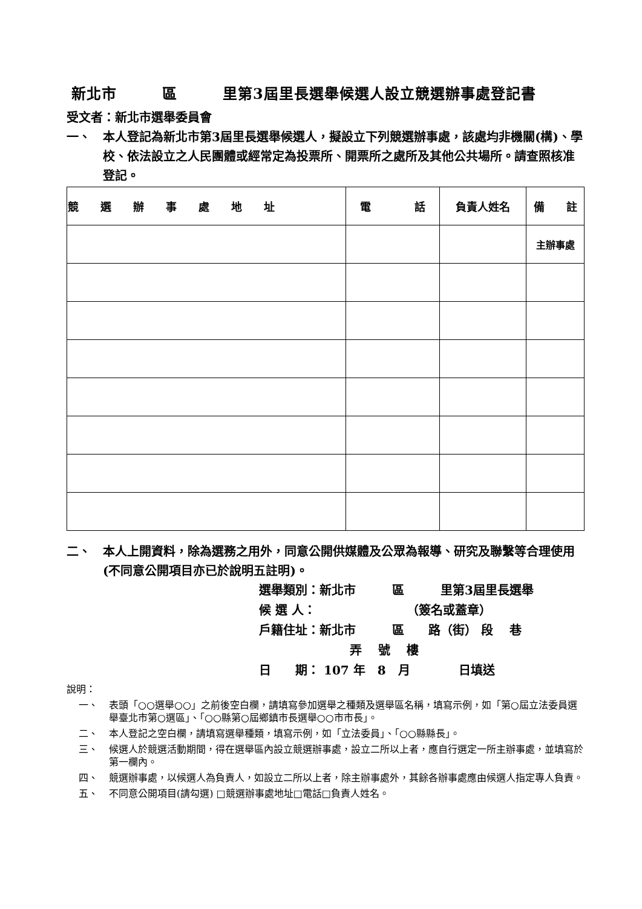新北市　　　區　　　里第3屆里長選舉候選人設立競選辦事處登記書
受文者：新北市選舉委員會
一、 本人登記為新北市第3屆里長選舉候選人，擬設立下列競選辦事處，該處均非機關(構)、學校、依法設立之人民團體或經常定為投票所、開票所之處所及其他公共場所。請查照核准登記。
| 競 選 辦 事 處 地 址 | 電 話 | 負責人姓名 | 備 註 |
| --- | --- | --- | --- |
| | | | 主辦事處 |
二、 本人上開資料，除為選務之用外，同意公開供媒體及公眾為報導、研究及聯繫等合理使用(不同意公開項目亦已於說明五註明)。
選舉類別：新北市　　　區　　　里第3屆里長選舉
候 選 人：　　　　　　　　（簽名或蓋章）
戶籍住址：新北市　　　區　　路（街） 段　 巷
弄　 號　 樓
日　　期： 107 年　8　月　　　　日填送
說明：
一、 表頭「○○選舉○○」之前後空白欄，請填寫參加選舉之種類及選舉區名稱，填寫示例，如「第○屆立法委員選舉臺北市第○選區」、「○○縣第○屆鄉鎮市長選舉○○市市長」。
二、 本人登記之空白欄，請填寫選舉種類，填寫示例，如「立法委員」、「○○縣縣長」。
三、 候選人於競選活動期間，得在選舉區內設立競選辦事處，設立二所以上者，應自行選定一所主辦事處，並填寫於第一欄內。
四、 競選辦事處，以候選人為負責人，如設立二所以上者，除主辦事處外，其餘各辦事處應由候選人指定專人負責。
五、 不同意公開項目(請勾選) □競選辦事處地址□電話□負責人姓名。